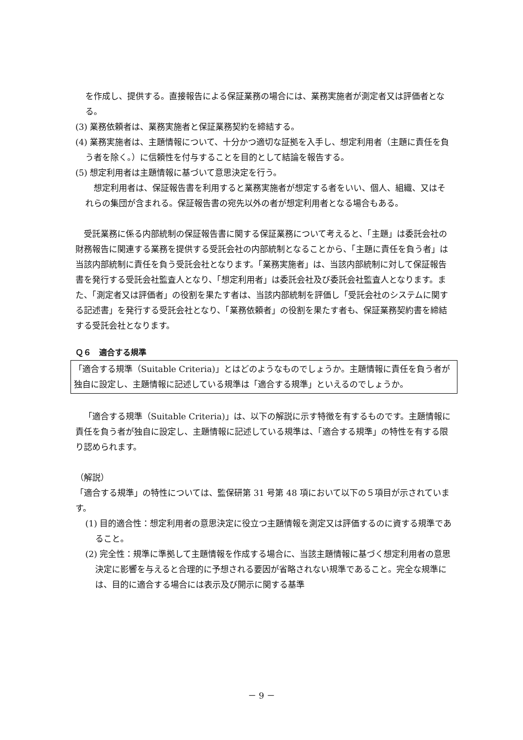を作成し、提供する。直接報告による保証業務の場合には、業務実施者が測定者又は評価者となる。
(3) 業務依頼者は、業務実施者と保証業務契約を締結する。
(4) 業務実施者は、主題情報について、十分かつ適切な証拠を入手し、想定利用者（主題に責任を負う者を除く。）に信頼性を付与することを目的として結論を報告する。
(5) 想定利用者は主題情報に基づいて意思決定を行う。
想定利用者は、保証報告書を利用すると業務実施者が想定する者をいい、個人、組織、又はそれらの集団が含まれる。保証報告書の宛先以外の者が想定利用者となる場合もある。
受託業務に係る内部統制の保証報告書に関する保証業務について考えると、「主題」は委託会社の財務報告に関連する業務を提供する受託会社の内部統制となることから、「主題に責任を負う者」は当該内部統制に責任を負う受託会社となります。「業務実施者」は、当該内部統制に対して保証報告書を発行する受託会社監査人となり、「想定利用者」は委託会社及び委託会社監査人となります。また、「測定者又は評価者」の役割を果たす者は、当該内部統制を評価し「受託会社のシステムに関する記述書」を発行する受託会社となり、「業務依頼者」の役割を果たす者も、保証業務契約書を締結する受託会社となります。
Ｑ６　適合する規準
「適合する規準（Suitable Criteria)」とはどのようなものでしょうか。主題情報に責任を負う者が独自に設定し、主題情報に記述している規準は「適合する規準」といえるのでしょうか。
「適合する規準（Suitable Criteria)」は、以下の解説に示す特徴を有するものです。主題情報に責任を負う者が独自に設定し、主題情報に記述している規準は、「適合する規準」の特性を有する限り認められます。
（解説）
「適合する規準」の特性については、監保研第 31 号第 48 項において以下の５項目が示されています。
(1) 目的適合性：想定利用者の意思決定に役立つ主題情報を測定又は評価するのに資する規準であること。
(2) 完全性：規準に準拠して主題情報を作成する場合に、当該主題情報に基づく想定利用者の意思決定に影響を与えると合理的に予想される要因が省略されない規準であること。完全な規準には、目的に適合する場合には表示及び開示に関する基準
－ 9 －